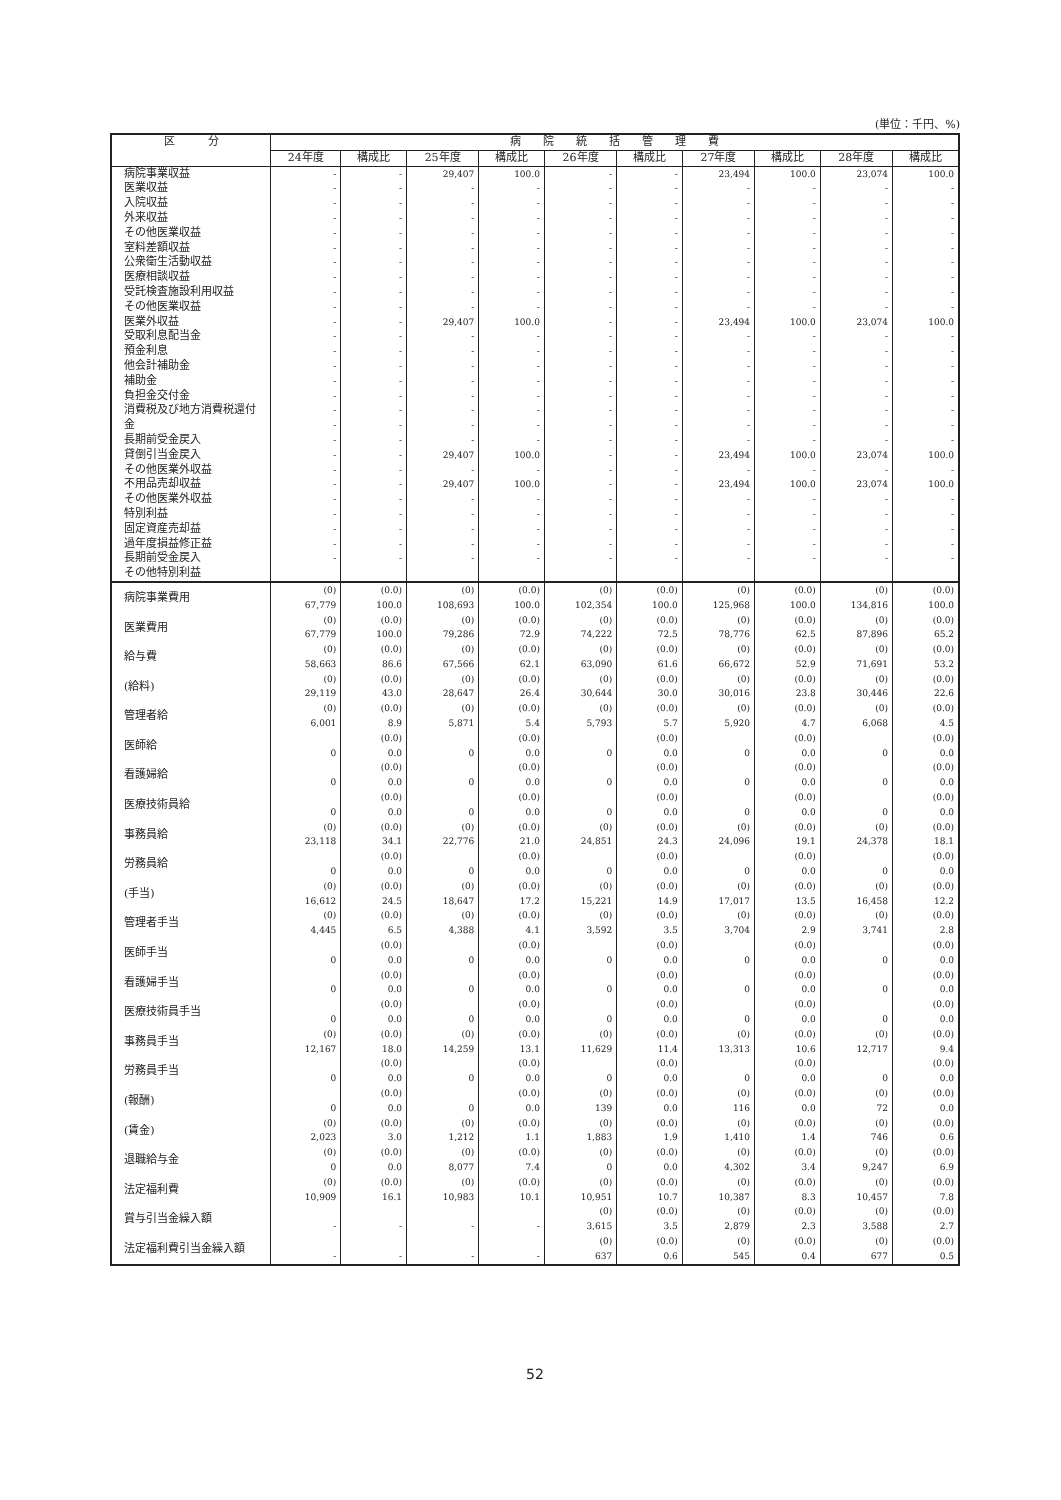(単位：千円、%)
| 区 分 | 病 院 統 括 管 理 費 | | | | | | | | | |
| --- | --- | --- | --- | --- | --- | --- | --- | --- | --- | --- |
| | 24年度 | 構成比 | 25年度 | 構成比 | 26年度 | 構成比 | 27年度 | 構成比 | 28年度 | 構成比 |
| 病院事業収益 医業収益 入院収益 外来収益 その他医業収益 室料差額収益 公衆衛生活動収益 医療相談収益 受託検査施設利用収益 その他医業収益 医業外収益 受取利息配当金 預金利息 他会計補助金 補助金 負担金交付金 消費税及び地方消費税還付金 長期前受金戻入 貸倒引当金戻入 その他医業外収益 不用品売却収益 その他医業外収益 特別利益 固定資産売却益 過年度損益修正益 長期前受金戻入 その他特別利益 | - - - - - - - - - - - - - - - - - - - - - - - - - - - | - - - - - - - - - - - - - - - - - - - - - - - - - - - | 29,407 - - - - - - - - - 29,407 - - - - - - - - 29,407 - 29,407 - - - - - | 100.0 - - - - - - - - - 100.0 - - - - - - - - 100.0 - 100.0 - - - - - | - - - - - - - - - - - - - - - - - - - - - - - - - - - | - - - - - - - - - - - - - - - - - - - - - - - - - - - | 23,494 - - - - - - - - - 23,494 - - - - - - - - 23,494 - 23,494 - - - - - | 100.0 - - - - - - - - - 100.0 - - - - - - - - 100.0 - 100.0 - - - - - | 23,074 - - - - - - - - - 23,074 - - - - - - - - 23,074 - 23,074 - - - - - | 100.0 - - - - - - - - - 100.0 - - - - - - - - 100.0 - 100.0 - - - - - |
| 病院事業費用 医業費用 給与費 (給料) 管理者給 医師給 看護婦給 医療技術員給 事務員給 労務員給 (手当) 管理者手当 医師手当 看護婦手当 医療技術員手当 事務員手当 労務員手当 (報酬) (賃金) 退職給与金 法定福利費 賞与引当金繰入額 法定福利費引当金繰入額 | (0) 67,779 (0) 67,779 (0) 58,663 (0) 29,119 (0) 6,001 0 0 0 (0) 23,118 0 (0) 16,612 (0) 4,445 0 0 0 (0) 12,167 0 0 (0) 2,023 (0) 0 (0) 10,909 - - | (0.0) 100.0 (0.0) 100.0 (0.0) 86.6 (0.0) 43.0 (0.0) 8.9 (0.0) 0.0 (0.0) 0.0 (0.0) 0.0 (0.0) 34.1 (0.0) 0.0 (0.0) 24.5 (0.0) 6.5 (0.0) 0.0 (0.0) 0.0 (0.0) 0.0 (0.0) 18.0 (0.0) 0.0 (0.0) 0.0 (0.0) 3.0 (0.0) 0.0 (0.0) 16.1 - - | (0) 108,693 (0) 79,286 (0) 67,566 (0) 28,647 (0) 5,871 0 0 0 (0) 22,776 0 (0) 18,647 (0) 4,388 0 0 0 (0) 14,259 0 0 (0) 1,212 (0) 8,077 (0) 10,983 - - | (0.0) 100.0 (0.0) 72.9 (0.0) 62.1 (0.0) 26.4 (0.0) 5.4 (0.0) 0.0 (0.0) 0.0 (0.0) 0.0 (0.0) 21.0 (0.0) 0.0 (0.0) 17.2 (0.0) 4.1 (0.0) 0.0 (0.0) 0.0 (0.0) 0.0 (0.0) 13.1 (0.0) 0.0 (0.0) 0.0 (0.0) 1.1 (0.0) 7.4 (0.0) 10.1 - - | (0) 102,354 (0) 74,222 (0) 63,090 (0) 30,644 (0) 5,793 0 0 0 (0) 24,851 0 (0) 15,221 (0) 3,592 0 0 0 (0) 11,629 0 (0) 139 (0) 1,883 (0) 0 (0) 10,951 (0) 3,615 (0) 637 | (0.0) 100.0 (0.0) 72.5 (0.0) 61.6 (0.0) 30.0 (0.0) 5.7 (0.0) 0.0 (0.0) 0.0 (0.0) 0.0 (0.0) 24.3 (0.0) 0.0 (0.0) 14.9 (0.0) 3.5 (0.0) 0.0 (0.0) 0.0 (0.0) 0.0 (0.0) 11.4 (0.0) 0.0 (0.0) 0.0 (0.0) 1.9 (0.0) 0.0 (0.0) 10.7 (0.0) 3.5 (0.0) 0.6 | (0) 125,968 (0) 78,776 (0) 66,672 (0) 30,016 (0) 5,920 0 0 0 (0) 24,096 0 (0) 17,017 (0) 3,704 0 0 0 (0) 13,313 0 (0) 116 (0) 1,410 (0) 4,302 (0) 10,387 (0) 2,879 (0) 545 | (0.0) 100.0 (0.0) 62.5 (0.0) 52.9 (0.0) 23.8 (0.0) 4.7 (0.0) 0.0 (0.0) 0.0 (0.0) 0.0 (0.0) 19.1 (0.0) 0.0 (0.0) 13.5 (0.0) 2.9 (0.0) 0.0 (0.0) 0.0 (0.0) 0.0 (0.0) 10.6 (0.0) 0.0 (0.0) 0.0 (0.0) 1.4 (0.0) 3.4 (0.0) 8.3 (0.0) 2.3 (0.0) 0.4 | (0) 134,816 (0) 87,896 (0) 71,691 (0) 30,446 (0) 6,068 0 0 0 (0) 24,378 0 (0) 16,458 (0) 3,741 0 0 0 (0) 12,717 0 (0) 72 (0) 746 (0) 9,247 (0) 10,457 (0) 3,588 (0) 677 | (0.0) 100.0 (0.0) 65.2 (0.0) 53.2 (0.0) 22.6 (0.0) 4.5 (0.0) 0.0 (0.0) 0.0 (0.0) 0.0 (0.0) 18.1 (0.0) 0.0 (0.0) 12.2 (0.0) 2.8 (0.0) 0.0 (0.0) 0.0 (0.0) 0.0 (0.0) 9.4 (0.0) 0.0 (0.0) 0.0 (0.0) 0.6 (0.0) 6.9 (0.0) 7.8 (0.0) 2.7 (0.0) 0.5 |
52